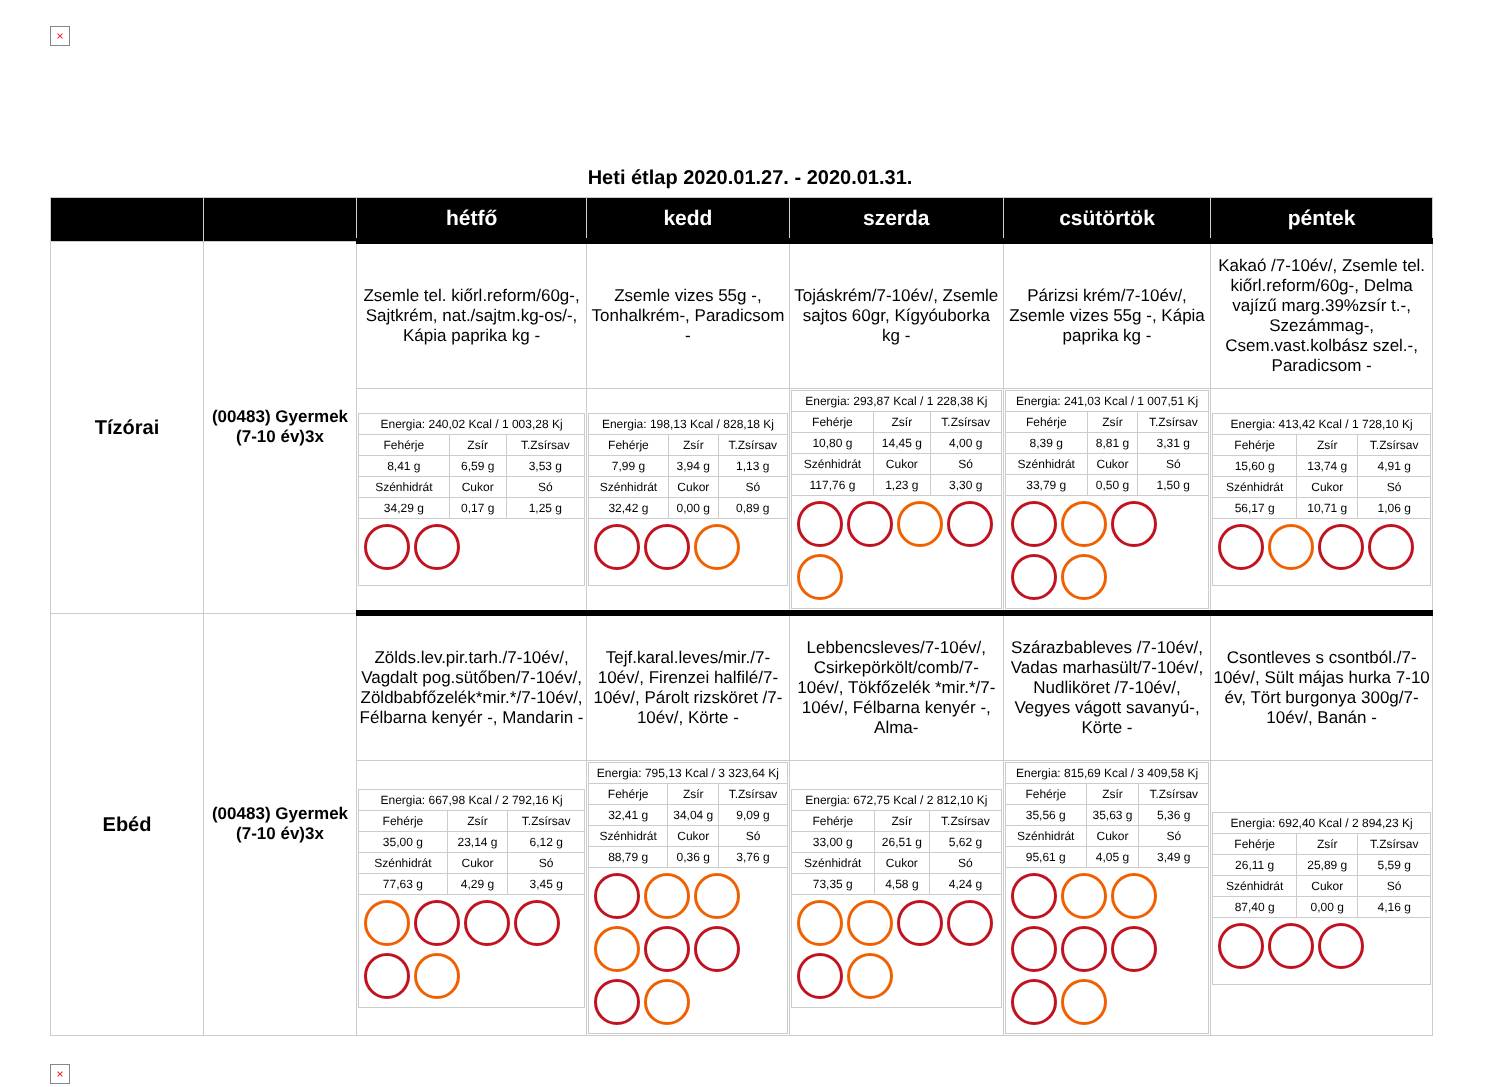×
Heti étlap 2020.01.27. - 2020.01.31.
| | | hétfő | kedd | szerda | csütörtök | péntek |
| --- | --- | --- | --- | --- | --- | --- |
| Tízórai | (00483) Gyermek (7-10 év)3x | Zsemle tel. kiőrl.reform/60g-, Sajtkrém, nat./sajtm.kg-os/-, Kápia paprika kg - | Zsemle vizes 55g -, Tonhalkrém-, Paradicsom - | Tojáskrém/7-10év/, Zsemle sajtos 60gr, Kígyóuborka kg - | Párizsi krém/7-10év/, Zsemle vizes 55g -, Kápia paprika kg - | Kakaó /7-10év/, Zsemle tel. kiőrl.reform/60g-, Delma vajízű marg.39%zsír t.-, Szezámmag-, Csem.vast.kolbász szel.-, Paradicsom - |
| | | / Energia: 240,02 Kcal / 1 003,28 Kj / / / / Fehérje / Zsír / T.Zsírsav / / 8,41 g / 6,59 g / 3,53 g / / Szénhidrát / Cukor / Só / / 34,29 g / 0,17 g / 1,25 g / | / Energia: 198,13 Kcal / 828,18 Kj / / / / Fehérje / Zsír / T.Zsírsav / / 7,99 g / 3,94 g / 1,13 g / / Szénhidrát / Cukor / Só / / 32,42 g / 0,00 g / 0,89 g / | / Energia: 293,87 Kcal / 1 228,38 Kj / / / / Fehérje / Zsír / T.Zsírsav / / 10,80 g / 14,45 g / 4,00 g / / Szénhidrát / Cukor / Só / / 117,76 g / 1,23 g / 3,30 g / | / Energia: 241,03 Kcal / 1 007,51 Kj / / / / Fehérje / Zsír / T.Zsírsav / / 8,39 g / 8,81 g / 3,31 g / / Szénhidrát / Cukor / Só / / 33,79 g / 0,50 g / 1,50 g / | / Energia: 413,42 Kcal / 1 728,10 Kj / / / / Fehérje / Zsír / T.Zsírsav / / 15,60 g / 13,74 g / 4,91 g / / Szénhidrát / Cukor / Só / / 56,17 g / 10,71 g / 1,06 g / |
| Ebéd | (00483) Gyermek (7-10 év)3x | Zölds.lev.pir.tarh./7-10év/, Vagdalt pog.sütőben/7-10év/, Zöldbabfőzelék*mir.*/7-10év/, Félbarna kenyér -, Mandarin - | Tejf.karal.leves/mir./7-10év/, Firenzei halfilé/7-10év/, Párolt rizsköret /7-10év/, Körte - | Lebbencsleves/7-10év/, Csirkepörkölt/comb/7-10év/, Tökfőzelék *mir.*/7-10év/, Félbarna kenyér -, Alma- | Szárazbableves /7-10év/, Vadas marhasült/7-10év/, Nudliköret /7-10év/, Vegyes vágott savanyú-, Körte - | Csontleves s csontból./7-10év/, Sült májas hurka 7-10 év, Tört burgonya 300g/7-10év/, Banán - |
| | | / Energia: 667,98 Kcal / 2 792,16 Kj / / / / Fehérje / Zsír / T.Zsírsav / / 35,00 g / 23,14 g / 6,12 g / / Szénhidrát / Cukor / Só / / 77,63 g / 4,29 g / 3,45 g / | / Energia: 795,13 Kcal / 3 323,64 Kj / / / / Fehérje / Zsír / T.Zsírsav / / 32,41 g / 34,04 g / 9,09 g / / Szénhidrát / Cukor / Só / / 88,79 g / 0,36 g / 3,76 g / | / Energia: 672,75 Kcal / 2 812,10 Kj / / / / Fehérje / Zsír / T.Zsírsav / / 33,00 g / 26,51 g / 5,62 g / / Szénhidrát / Cukor / Só / / 73,35 g / 4,58 g / 4,24 g / | / Energia: 815,69 Kcal / 3 409,58 Kj / / / / Fehérje / Zsír / T.Zsírsav / / 35,56 g / 35,63 g / 5,36 g / / Szénhidrát / Cukor / Só / / 95,61 g / 4,05 g / 3,49 g / | / Energia: 692,40 Kcal / 2 894,23 Kj / / / / Fehérje / Zsír / T.Zsírsav / / 26,11 g / 25,89 g / 5,59 g / / Szénhidrát / Cukor / Só / / 87,40 g / 0,00 g / 4,16 g / |
×